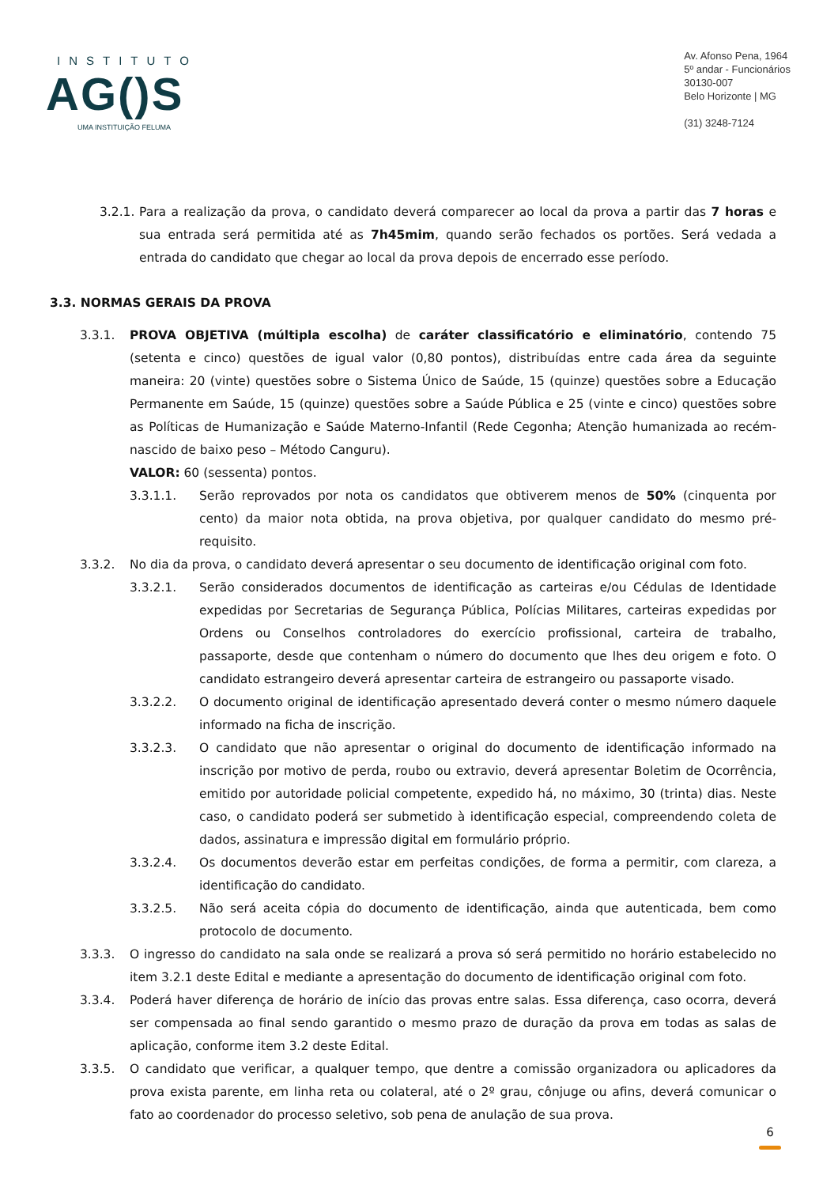INSTITUTO
AG()S
UMA INSTITUIÇÃO FELUMA
Av. Afonso Pena, 1964
5º andar - Funcionários
30130-007
Belo Horizonte | MG
(31) 3248-7124
3.2.1. Para a realização da prova, o candidato deverá comparecer ao local da prova a partir das 7 horas e sua entrada será permitida até as 7h45mim, quando serão fechados os portões. Será vedada a entrada do candidato que chegar ao local da prova depois de encerrado esse período.
3.3. NORMAS GERAIS DA PROVA
3.3.1. PROVA OBJETIVA (múltipla escolha) de caráter classificatório e eliminatório, contendo 75 (setenta e cinco) questões de igual valor (0,80 pontos), distribuídas entre cada área da seguinte maneira: 20 (vinte) questões sobre o Sistema Único de Saúde, 15 (quinze) questões sobre a Educação Permanente em Saúde, 15 (quinze) questões sobre a Saúde Pública e 25 (vinte e cinco) questões sobre as Políticas de Humanização e Saúde Materno-Infantil (Rede Cegonha; Atenção humanizada ao recém-nascido de baixo peso – Método Canguru).
VALOR: 60 (sessenta) pontos.
3.3.1.1. Serão reprovados por nota os candidatos que obtiverem menos de 50% (cinquenta por cento) da maior nota obtida, na prova objetiva, por qualquer candidato do mesmo pré-requisito.
3.3.2. No dia da prova, o candidato deverá apresentar o seu documento de identificação original com foto.
3.3.2.1. Serão considerados documentos de identificação as carteiras e/ou Cédulas de Identidade expedidas por Secretarias de Segurança Pública, Polícias Militares, carteiras expedidas por Ordens ou Conselhos controladores do exercício profissional, carteira de trabalho, passaporte, desde que contenham o número do documento que lhes deu origem e foto. O candidato estrangeiro deverá apresentar carteira de estrangeiro ou passaporte visado.
3.3.2.2. O documento original de identificação apresentado deverá conter o mesmo número daquele informado na ficha de inscrição.
3.3.2.3. O candidato que não apresentar o original do documento de identificação informado na inscrição por motivo de perda, roubo ou extravio, deverá apresentar Boletim de Ocorrência, emitido por autoridade policial competente, expedido há, no máximo, 30 (trinta) dias. Neste caso, o candidato poderá ser submetido à identificação especial, compreendendo coleta de dados, assinatura e impressão digital em formulário próprio.
3.3.2.4. Os documentos deverão estar em perfeitas condições, de forma a permitir, com clareza, a identificação do candidato.
3.3.2.5. Não será aceita cópia do documento de identificação, ainda que autenticada, bem como protocolo de documento.
3.3.3. O ingresso do candidato na sala onde se realizará a prova só será permitido no horário estabelecido no item 3.2.1 deste Edital e mediante a apresentação do documento de identificação original com foto.
3.3.4. Poderá haver diferença de horário de início das provas entre salas. Essa diferença, caso ocorra, deverá ser compensada ao final sendo garantido o mesmo prazo de duração da prova em todas as salas de aplicação, conforme item 3.2 deste Edital.
3.3.5. O candidato que verificar, a qualquer tempo, que dentre a comissão organizadora ou aplicadores da prova exista parente, em linha reta ou colateral, até o 2º grau, cônjuge ou afins, deverá comunicar o fato ao coordenador do processo seletivo, sob pena de anulação de sua prova.
6